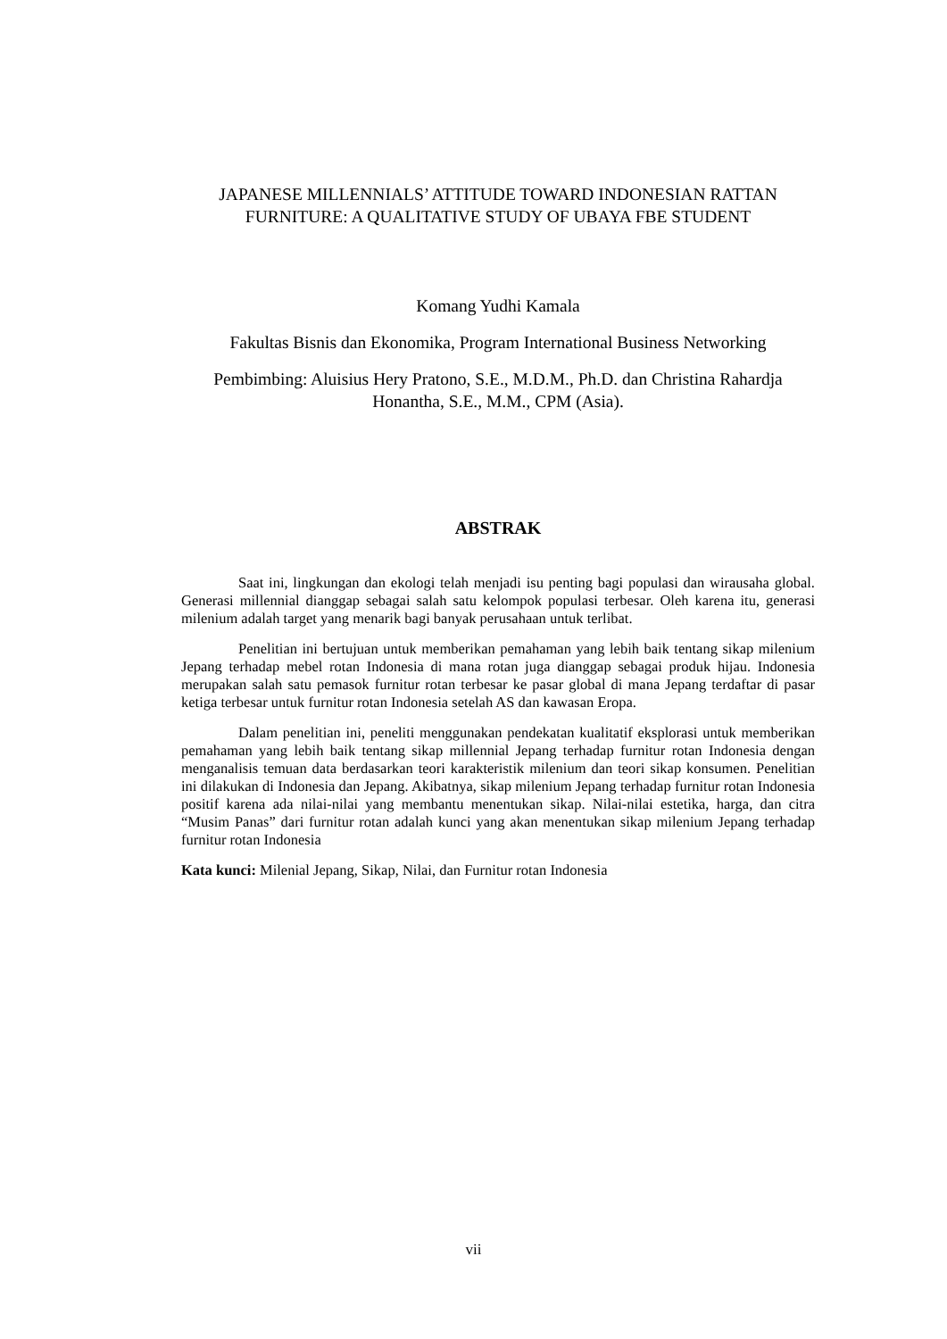JAPANESE MILLENNIALS’ ATTITUDE TOWARD INDONESIAN RATTAN FURNITURE: A QUALITATIVE STUDY OF UBAYA FBE STUDENT
Komang Yudhi Kamala
Fakultas Bisnis dan Ekonomika, Program International Business Networking
Pembimbing: Aluisius Hery Pratono, S.E., M.D.M., Ph.D. dan Christina Rahardja Honantha, S.E., M.M., CPM (Asia).
ABSTRAK
Saat ini, lingkungan dan ekologi telah menjadi isu penting bagi populasi dan wirausaha global. Generasi millennial dianggap sebagai salah satu kelompok populasi terbesar. Oleh karena itu, generasi milenium adalah target yang menarik bagi banyak perusahaan untuk terlibat.
Penelitian ini bertujuan untuk memberikan pemahaman yang lebih baik tentang sikap milenium Jepang terhadap mebel rotan Indonesia di mana rotan juga dianggap sebagai produk hijau. Indonesia merupakan salah satu pemasok furnitur rotan terbesar ke pasar global di mana Jepang terdaftar di pasar ketiga terbesar untuk furnitur rotan Indonesia setelah AS dan kawasan Eropa.
Dalam penelitian ini, peneliti menggunakan pendekatan kualitatif eksplorasi untuk memberikan pemahaman yang lebih baik tentang sikap millennial Jepang terhadap furnitur rotan Indonesia dengan menganalisis temuan data berdasarkan teori karakteristik milenium dan teori sikap konsumen. Penelitian ini dilakukan di Indonesia dan Jepang. Akibatnya, sikap milenium Jepang terhadap furnitur rotan Indonesia positif karena ada nilai-nilai yang membantu menentukan sikap. Nilai-nilai estetika, harga, dan citra “Musim Panas” dari furnitur rotan adalah kunci yang akan menentukan sikap milenium Jepang terhadap furnitur rotan Indonesia
Kata kunci: Milenial Jepang, Sikap, Nilai, dan Furnitur rotan Indonesia
vii